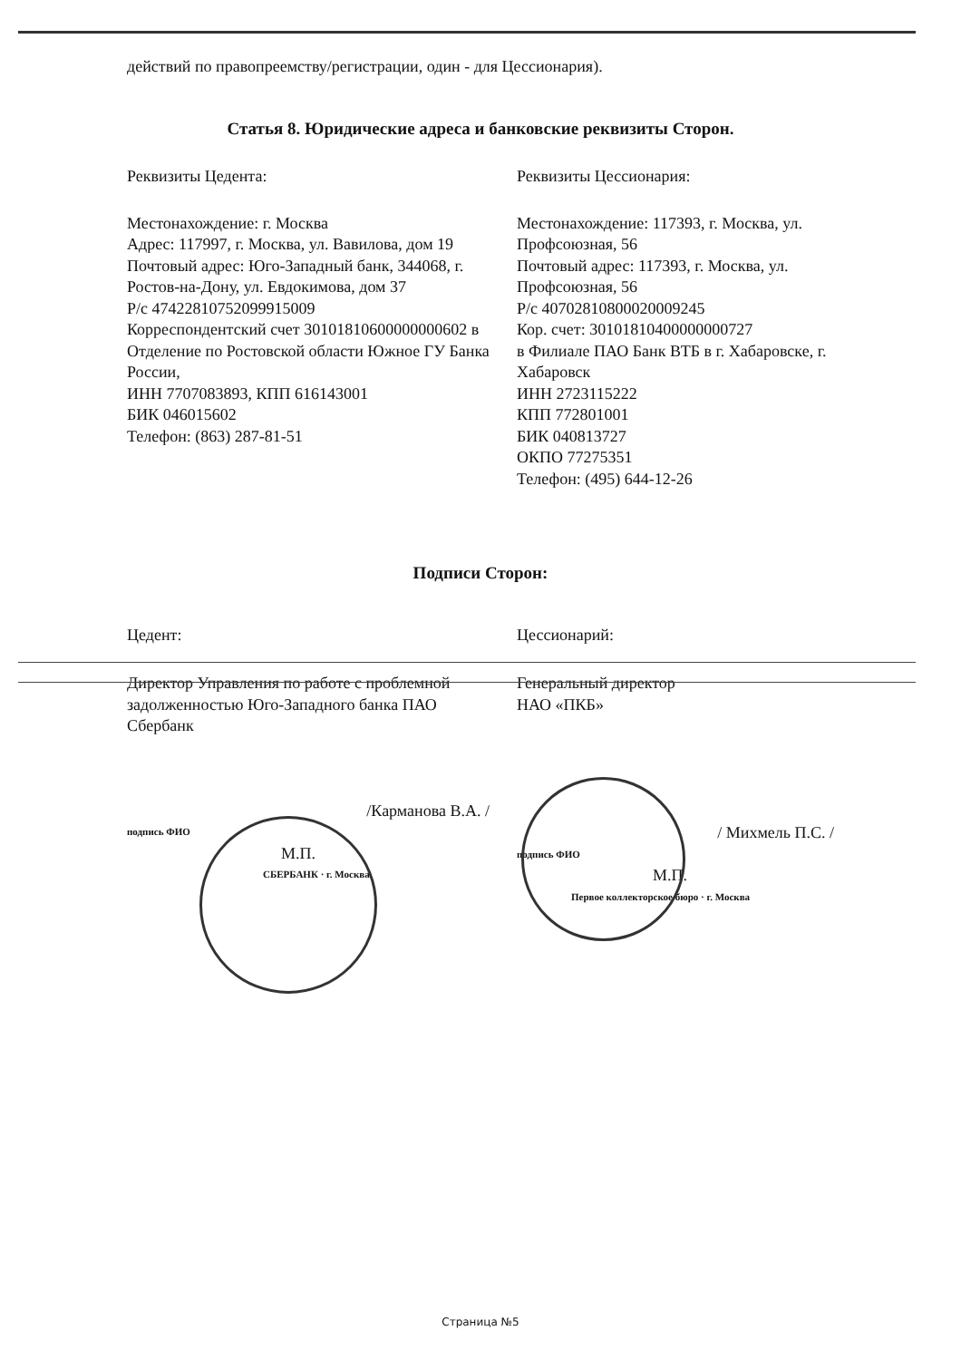действий по правопреемству/регистрации, один - для Цессионария).
Статья 8. Юридические адреса и банковские реквизиты Сторон.
Реквизиты Цедента:
Местонахождение: г. Москва
Адрес: 117997, г. Москва, ул. Вавилова, дом 19
Почтовый адрес: Юго-Западный банк, 344068, г. Ростов-на-Дону, ул. Евдокимова, дом 37
Р/с 47422810752099915009
Корреспондентский счет 30101810600000000602 в Отделение по Ростовской области Южное ГУ Банка России,
ИНН 7707083893, КПП 616143001
БИК 046015602
Телефон: (863) 287-81-51
Реквизиты Цессионария:
Местонахождение: 117393, г. Москва, ул. Профсоюзная, 56
Почтовый адрес: 117393, г. Москва, ул. Профсоюзная, 56
Р/с 40702810800020009245
Кор. счет: 30101810400000000727
в Филиале ПАО Банк ВТБ в г. Хабаровске, г. Хабаровск
ИНН 2723115222
КПП 772801001
БИК 040813727
ОКПО 77275351
Телефон: (495) 644-12-26
Подписи Сторон:
Цедент:
Директор Управления по работе с проблемной задолженностью Юго-Западного банка ПАО Сбербанк
/Карманова В.А. /
подпись ФИО
М.П.
СБЕРБАНК · г. Москва
Цессионарий:
Генеральный директор
НАО «ПКБ»
/ Михмель П.С. /
подпись ФИО
М.П.
Первое коллекторское бюро · г. Москва
Страница №5